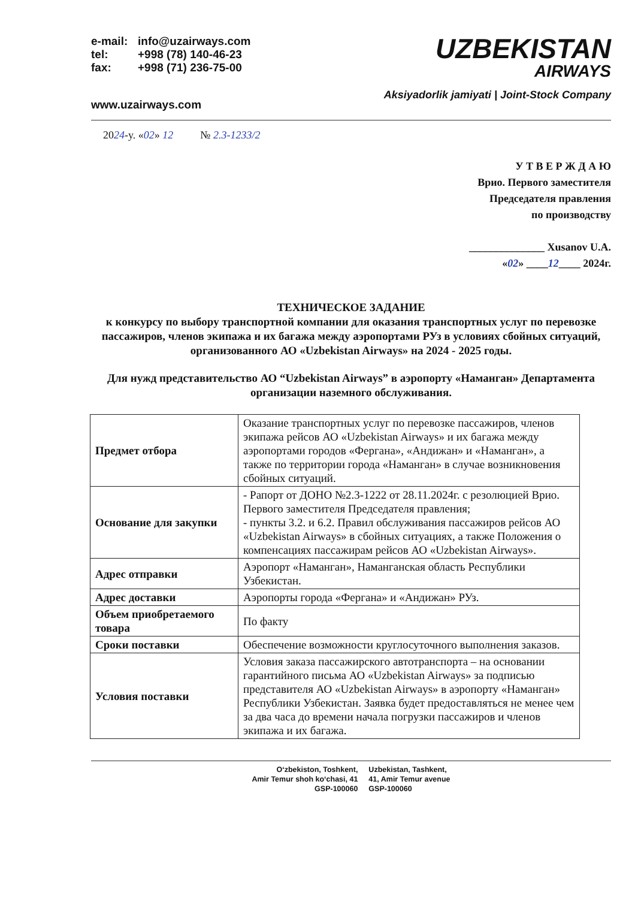e-mail: info@uzairways.com
tel: +998 (78) 140-46-23
fax: +998 (71) 236-75-00
www.uzairways.com
UZBEKISTAN
AIRWAYS
Aksiyadorlik jamiyati | Joint-Stock Company
2024-y. «02» 12 № 2.3-1233/2
У Т В Е Р Ж Д А Ю
Врио. Первого заместителя
Председателя правления
по производству
______________ Xusanov U.A.
«02» ____12____ 2024г.
ТЕХНИЧЕСКОЕ ЗАДАНИЕ
к конкурсу по выбору транспортной компании для оказания транспортных услуг по перевозке пассажиров, членов экипажа и их багажа между аэропортами РУз в условиях сбойных ситуаций, организованного АО «Uzbekistan Airways» на 2024 - 2025 годы.
Для нужд представительство АО “Uzbekistan Airways” в аэропорту «Наманган» Департамента организации наземного обслуживания.
| Предмет отбора | Оказание транспортных услуг по перевозке пассажиров, членов экипажа рейсов АО «Uzbekistan Airways» и их багажа между аэропортами городов «Фергана», «Андижан» и «Наманган», а также по территории города «Наманган» в случае возникновения сбойных ситуаций. |
| Основание для закупки | - Рапорт от ДОНО №2.3-1222 от 28.11.2024г. с резолюцией Врио. Первого заместителя Председателя правления; - пункты 3.2. и 6.2. Правил обслуживания пассажиров рейсов АО «Uzbekistan Airways» в сбойных ситуациях, а также Положения о компенсациях пассажирам рейсов АО «Uzbekistan Airways». |
| Адрес отправки | Аэропорт «Наманган», Наманганская область Республики Узбекистан. |
| Адрес доставки | Аэропорты города «Фергана» и «Андижан» РУз. |
| Объем приобретаемого товара | По факту |
| Сроки поставки | Обеспечение возможности круглосуточного выполнения заказов. |
| Условия поставки | Условия заказа пассажирского автотранспорта – на основании гарантийного письма АО «Uzbekistan Airways» за подписью представителя АО «Uzbekistan Airways» в аэропорту «Наманган» Республики Узбекистан. Заявка будет предоставляться не менее чем за два часа до времени начала погрузки пассажиров и членов экипажа и их багажа. |
O‘zbekiston, Toshkent,
Amir Temur shoh ko‘chasi, 41
GSP-100060
Uzbekistan, Tashkent,
41, Amir Temur avenue
GSP-100060